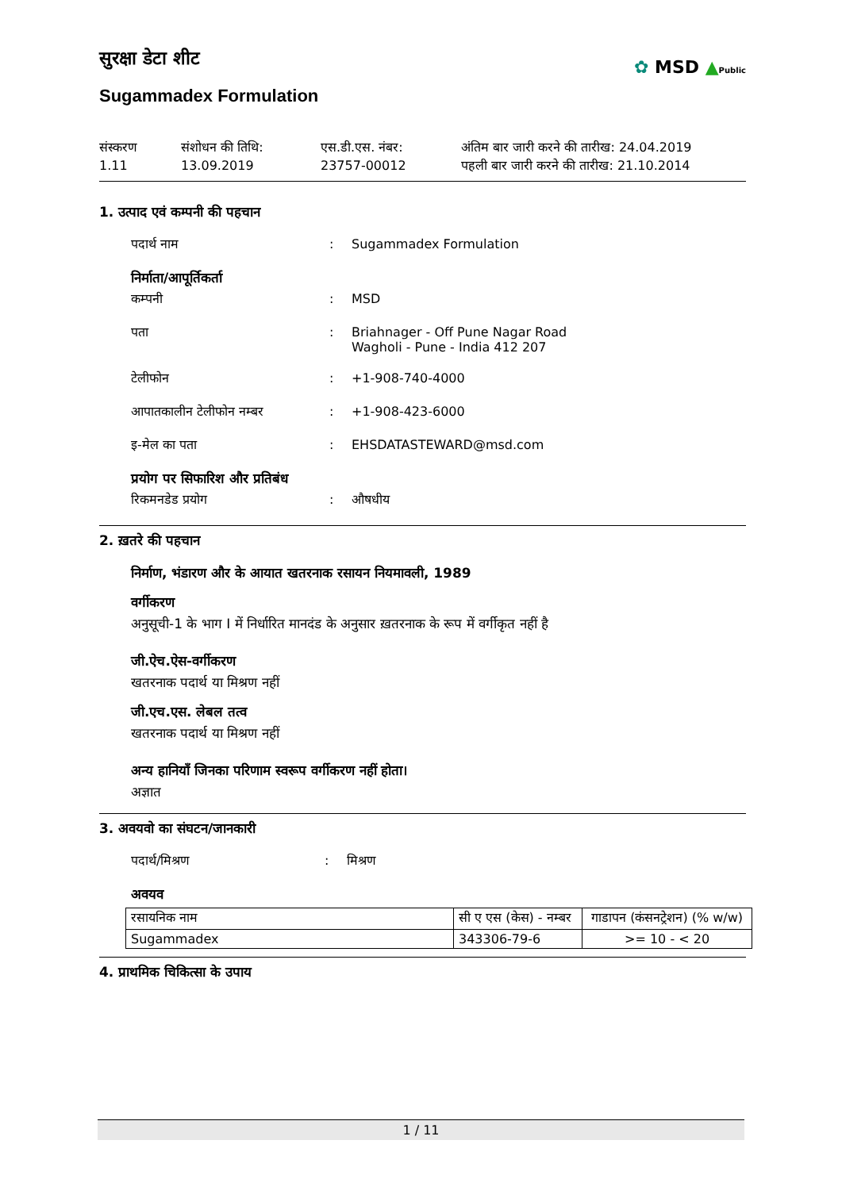✿ MSD ▲Public
सुरक्षा डेटा शीट
Sugammadex Formulation
संस्करण
1.11
संशोधन की तिथि:
13.09.2019
एस.डी.एस. नंबर:
23757-00012
अंतिम बार जारी करने की तारीख: 24.04.2019
पहली बार जारी करने की तारीख: 21.10.2014
1. उत्पाद एवं कम्पनी की पहचान
पदार्थ नाम : Sugammadex Formulation
निर्माता/आपूर्तिकर्ता
कम्पनी : MSD
पता : Briahnager - Off Pune Nagar Road
Wagholi - Pune - India 412 207
टेलीफोन : +1-908-740-4000
आपातकालीन टेलीफोन नम्बर : +1-908-423-6000
इ-मेल का पता : EHSDATASTEWARD@msd.com
प्रयोग पर सिफारिश और प्रतिबंध
रिकमनडेड प्रयोग : औषधीय
2. ख़तरे की पहचान
निर्माण, भंडारण और के आयात खतरनाक रसायन नियमावली, 1989
वर्गीकरण
अनुसूची-1 के भाग I में निर्धारित मानदंड के अनुसार ख़तरनाक के रूप में वर्गीकृत नहीं है
जी.ऐच.ऐस-वर्गीकरण
खतरनाक पदार्थ या मिश्रण नहीं
जी.एच.एस. लेबल तत्व
खतरनाक पदार्थ या मिश्रण नहीं
अन्य हानियाँ जिनका परिणाम स्वरूप वर्गीकरण नहीं होता।
अज्ञात
3. अवयवो का संघटन/जानकारी
पदार्थ/मिश्रण : मिश्रण
अवयव
| रसायनिक नाम | सी ए एस (केस) - नम्बर | गाडापन (कंसनट्रेशन) (% w/w) |
| --- | --- | --- |
| Sugammadex | 343306-79-6 | >= 10 - < 20 |
4. प्राथमिक चिकित्सा के उपाय
1 / 11